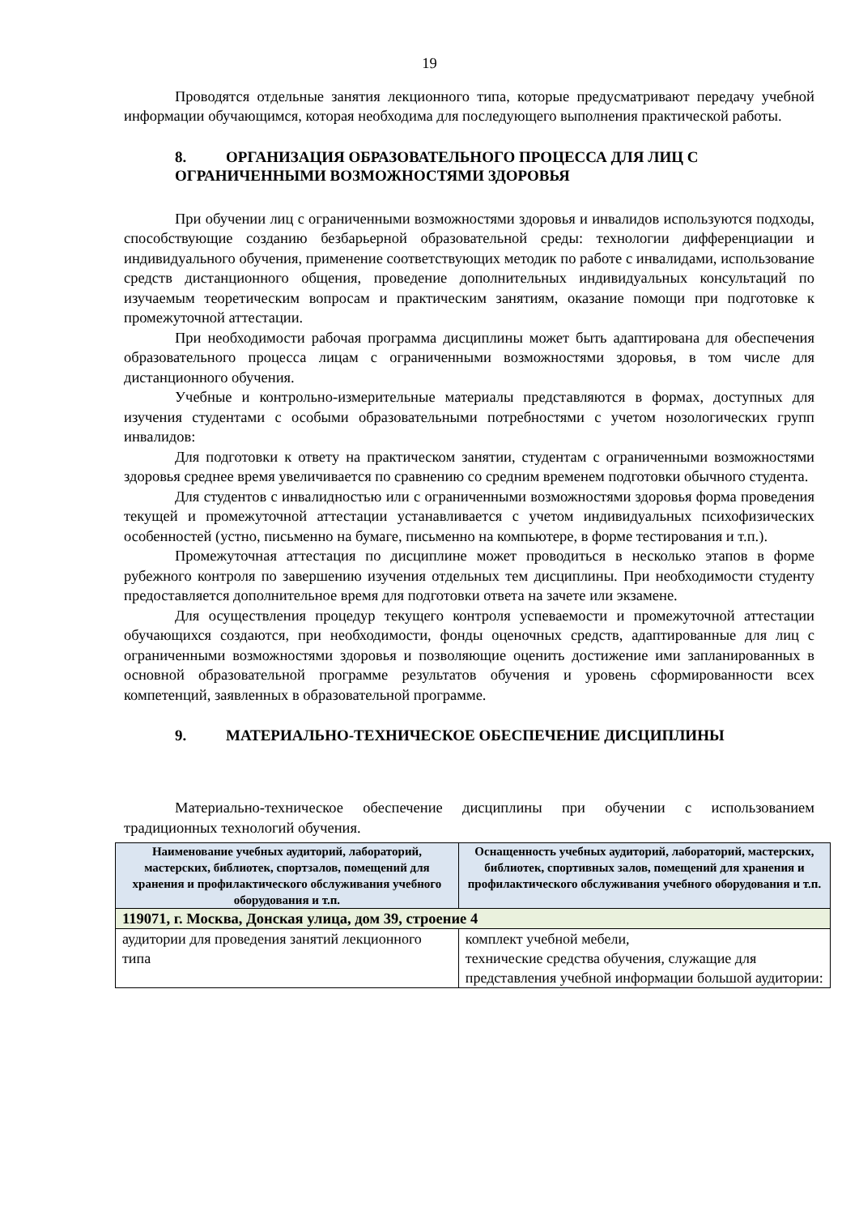19
Проводятся отдельные занятия лекционного типа, которые предусматривают передачу учебной информации обучающимся, которая необходима для последующего выполнения практической работы.
8. ОРГАНИЗАЦИЯ ОБРАЗОВАТЕЛЬНОГО ПРОЦЕССА ДЛЯ ЛИЦ С ОГРАНИЧЕННЫМИ ВОЗМОЖНОСТЯМИ ЗДОРОВЬЯ
При обучении лиц с ограниченными возможностями здоровья и инвалидов используются подходы, способствующие созданию безбарьерной образовательной среды: технологии дифференциации и индивидуального обучения, применение соответствующих методик по работе с инвалидами, использование средств дистанционного общения, проведение дополнительных индивидуальных консультаций по изучаемым теоретическим вопросам и практическим занятиям, оказание помощи при подготовке к промежуточной аттестации.
При необходимости рабочая программа дисциплины может быть адаптирована для обеспечения образовательного процесса лицам с ограниченными возможностями здоровья, в том числе для дистанционного обучения.
Учебные и контрольно-измерительные материалы представляются в формах, доступных для изучения студентами с особыми образовательными потребностями с учетом нозологических групп инвалидов:
Для подготовки к ответу на практическом занятии, студентам с ограниченными возможностями здоровья среднее время увеличивается по сравнению со средним временем подготовки обычного студента.
Для студентов с инвалидностью или с ограниченными возможностями здоровья форма проведения текущей и промежуточной аттестации устанавливается с учетом индивидуальных психофизических особенностей (устно, письменно на бумаге, письменно на компьютере, в форме тестирования и т.п.).
Промежуточная аттестация по дисциплине может проводиться в несколько этапов в форме рубежного контроля по завершению изучения отдельных тем дисциплины. При необходимости студенту предоставляется дополнительное время для подготовки ответа на зачете или экзамене.
Для осуществления процедур текущего контроля успеваемости и промежуточной аттестации обучающихся создаются, при необходимости, фонды оценочных средств, адаптированные для лиц с ограниченными возможностями здоровья и позволяющие оценить достижение ими запланированных в основной образовательной программе результатов обучения и уровень сформированности всех компетенций, заявленных в образовательной программе.
9. МАТЕРИАЛЬНО-ТЕХНИЧЕСКОЕ ОБЕСПЕЧЕНИЕ ДИСЦИПЛИНЫ
Материально-техническое обеспечение дисциплины при обучении с использованием традиционных технологий обучения.
| Наименование учебных аудиторий, лабораторий, мастерских, библиотек, спортзалов, помещений для хранения и профилактического обслуживания учебного оборудования и т.п. | Оснащенность учебных аудиторий, лабораторий, мастерских, библиотек, спортивных залов, помещений для хранения и профилактического обслуживания учебного оборудования и т.п. |
| --- | --- |
| 119071, г. Москва, Донская улица, дом 39, строение 4 | |
| аудитории для проведения занятий лекционного типа | комплект учебной мебели, технические средства обучения, служащие для представления учебной информации большой аудитории: |